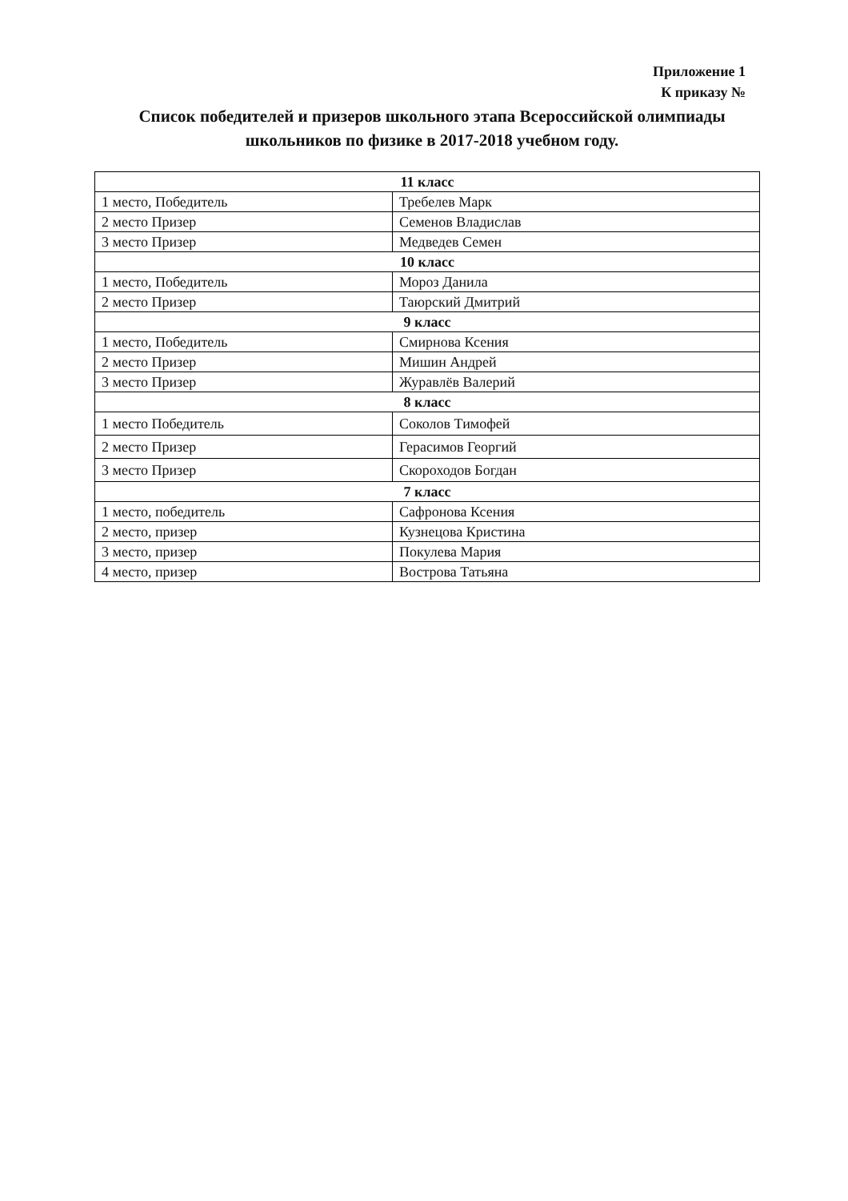Приложение 1
К приказу №
Список победителей и призеров школьного этапа Всероссийской олимпиады школьников по физике в 2017-2018 учебном году.
| 11 класс | |
| 1 место, Победитель | Требелев Марк |
| 2 место Призер | Семенов Владислав |
| 3 место Призер | Медведев Семен |
| 10 класс | |
| 1 место, Победитель | Мороз Данила |
| 2 место Призер | Таюрский Дмитрий |
| 9 класс | |
| 1 место, Победитель | Смирнова Ксения |
| 2 место Призер | Мишин Андрей |
| 3 место Призер | Журавлёв Валерий |
| 8 класс | |
| 1 место Победитель | Соколов Тимофей |
| 2 место Призер | Герасимов Георгий |
| 3 место Призер | Скороходов Богдан |
| 7 класс | |
| 1 место, победитель | Сафронова Ксения |
| 2 место, призер | Кузнецова Кристина |
| 3 место, призер | Покулева Мария |
| 4 место, призер | Вострова Татьяна |